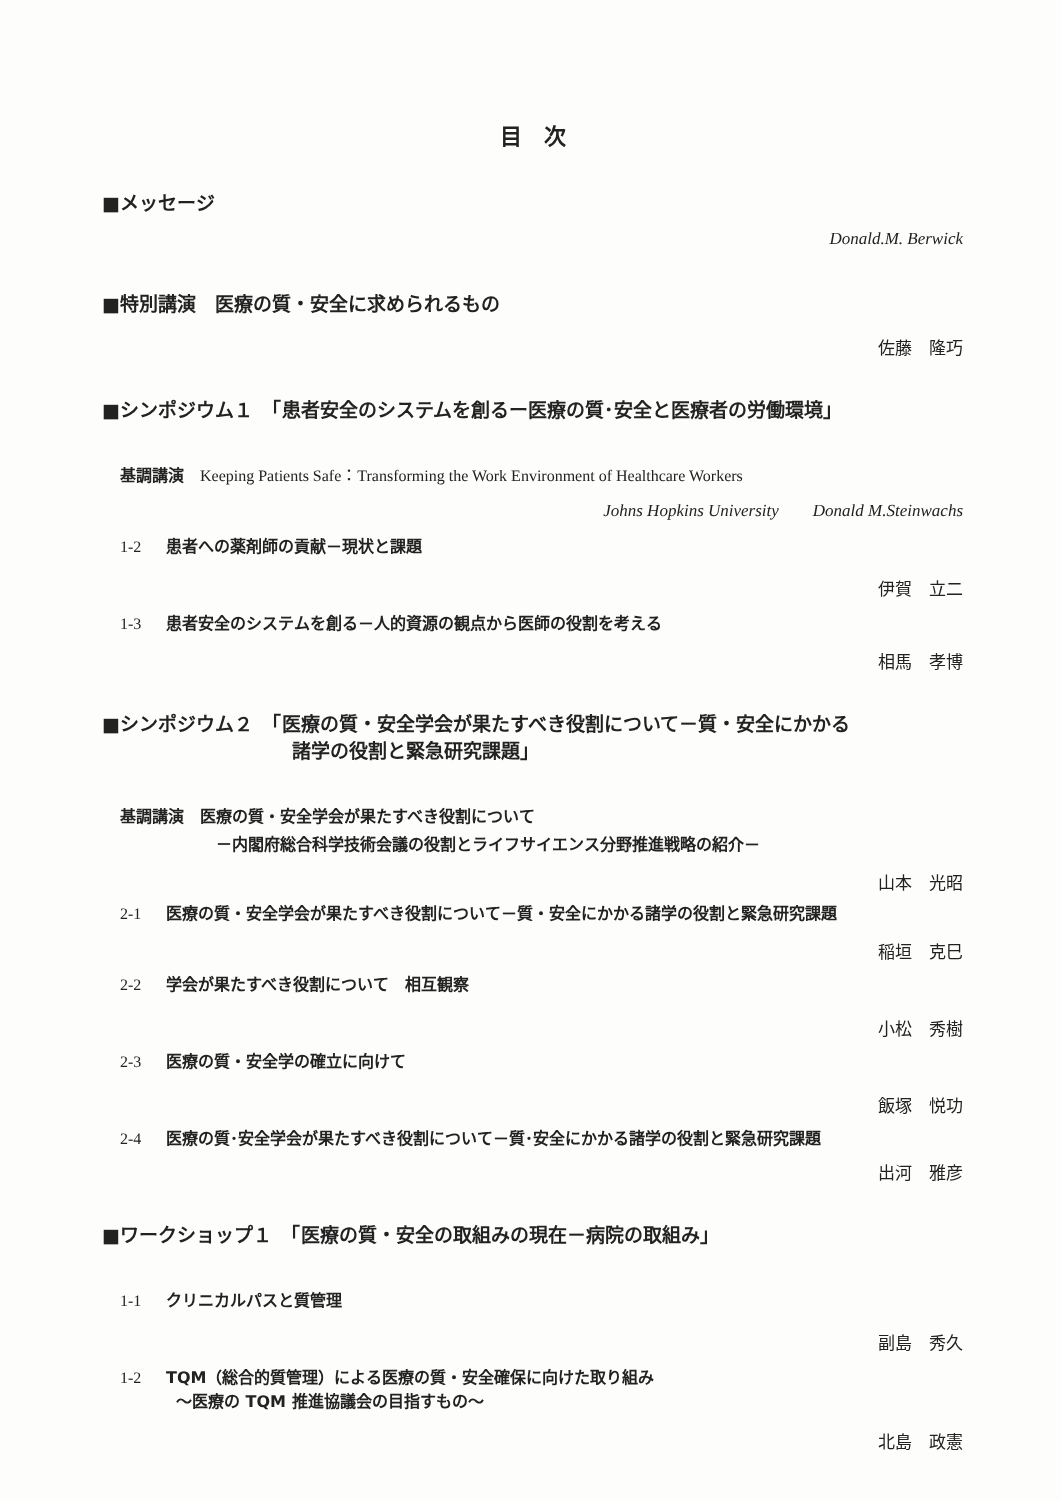目　次
■メッセージ
Donald.M. Berwick
■特別講演　医療の質・安全に求められるもの
佐藤　隆巧
■シンポジウム１　「患者安全のシステムを創るー医療の質･安全と医療者の労働環境」
基調講演　Keeping Patients Safe：Transforming the Work Environment of Healthcare Workers
Johns Hopkins University　　Donald M.Steinwachs
1-2 患者への薬剤師の貢献－現状と課題
伊賀　立二
1-3 患者安全のシステムを創る－人的資源の観点から医師の役割を考える
相馬　孝博
■シンポジウム２　「医療の質・安全学会が果たすべき役割について－質・安全にかかる
諸学の役割と緊急研究課題」
基調講演　医療の質・安全学会が果たすべき役割について
－内閣府総合科学技術会議の役割とライフサイエンス分野推進戦略の紹介－
山本　光昭
2-1 医療の質・安全学会が果たすべき役割について－質・安全にかかる諸学の役割と緊急研究課題
稲垣　克巳
2-2 学会が果たすべき役割について　相互観察
小松　秀樹
2-3 医療の質・安全学の確立に向けて
飯塚　悦功
2-4 医療の質･安全学会が果たすべき役割について－質･安全にかかる諸学の役割と緊急研究課題
出河　雅彦
■ワークショップ１　「医療の質・安全の取組みの現在－病院の取組み」
1-1 クリニカルパスと質管理
副島　秀久
1-2 TQM（総合的質管理）による医療の質・安全確保に向けた取り組み
～医療の TQM 推進協議会の目指すもの～
北島　政憲